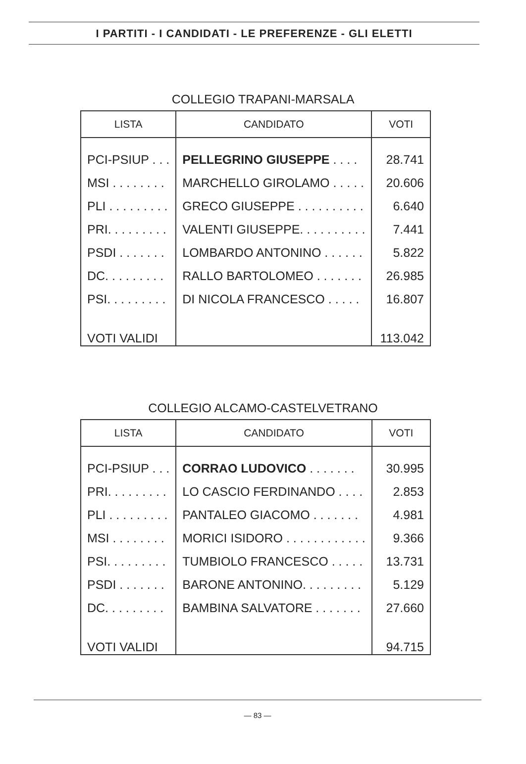I PARTITI - I CANDIDATI - LE PREFERENZE - GLI ELETTI
COLLEGIO TRAPANI-MARSALA
| LISTA | CANDIDATO | VOTI |
| --- | --- | --- |
| PCI-PSIUP . . . | PELLEGRINO GIUSEPPE . . . . | 28.741 |
| MSI . . . . . . . . | MARCHELLO GIROLAMO . . . . . | 20.606 |
| PLI . . . . . . . . . | GRECO GIUSEPPE . . . . . . . . . . | 6.640 |
| PRI. . . . . . . . . | VALENTI GIUSEPPE. . . . . . . . . . | 7.441 |
| PSDI . . . . . . . | LOMBARDO ANTONINO . . . . . . | 5.822 |
| DC. . . . . . . . . | RALLO BARTOLOMEO . . . . . . . | 26.985 |
| PSI. . . . . . . . . | DI NICOLA FRANCESCO . . . . . | 16.807 |
| VOTI VALIDI | | 113.042 |
COLLEGIO ALCAMO-CASTELVETRANO
| LISTA | CANDIDATO | VOTI |
| --- | --- | --- |
| PCI-PSIUP . . . | CORRAO LUDOVICO . . . . . . . | 30.995 |
| PRI. . . . . . . . . | LO CASCIO FERDINANDO . . . . | 2.853 |
| PLI . . . . . . . . . | PANTALEO GIACOMO . . . . . . . | 4.981 |
| MSI . . . . . . . . | MORICI ISIDORO . . . . . . . . . . . . | 9.366 |
| PSI. . . . . . . . . | TUMBIOLO FRANCESCO . . . . . | 13.731 |
| PSDI . . . . . . . | BARONE ANTONINO. . . . . . . . . | 5.129 |
| DC. . . . . . . . . | BAMBINA SALVATORE . . . . . . . | 27.660 |
| VOTI VALIDI | | 94.715 |
— 83 —